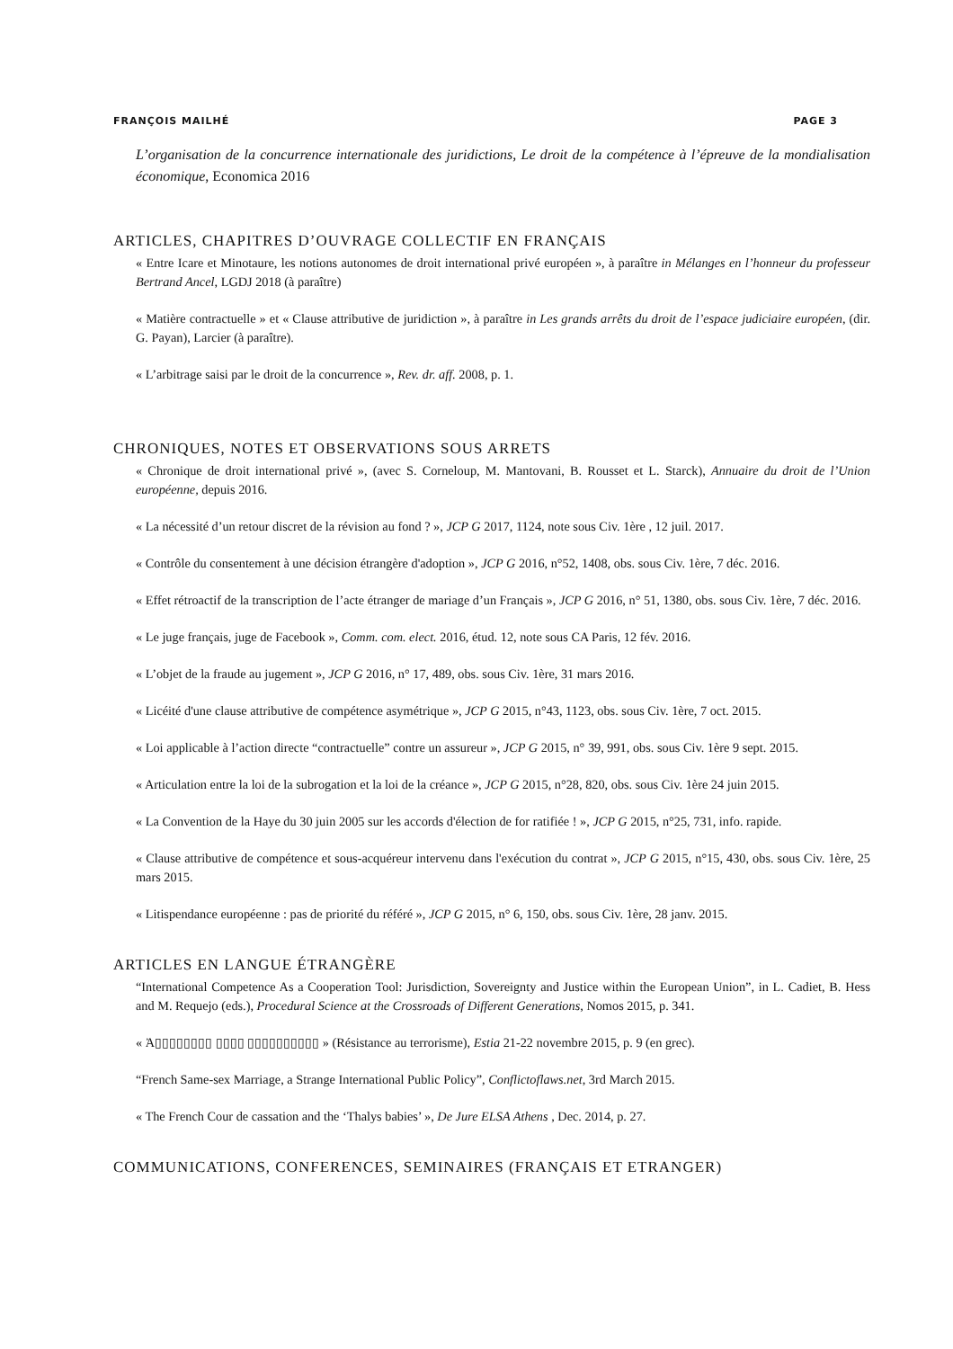FRANÇOIS MAILHÉ PAGE 3
L’organisation de la concurrence internationale des juridictions, Le droit de la compétence à l’épreuve de la mondialisation économique, Economica 2016
ARTICLES, CHAPITRES D’OUVRAGE COLLECTIF EN FRANÇAIS
« Entre Icare et Minotaure, les notions autonomes de droit international privé européen », à paraître in Mélanges en l’honneur du professeur Bertrand Ancel, LGDJ 2018 (à paraître)
« Matière contractuelle » et « Clause attributive de juridiction », à paraître in Les grands arrêts du droit de l’espace judiciaire européen, (dir. G. Payan), Larcier (à paraître).
« L’arbitrage saisi par le droit de la concurrence », Rev. dr. aff. 2008, p. 1.
CHRONIQUES, NOTES ET OBSERVATIONS SOUS ARRETS
« Chronique de droit international privé », (avec S. Corneloup, M. Mantovani, B. Rousset et L. Starck), Annuaire du droit de l’Union européenne, depuis 2016.
« La nécessité d’un retour discret de la révision au fond ? », JCP G 2017, 1124, note sous Civ. 1ère , 12 juil. 2017.
« Contrôle du consentement à une décision étrangère d'adoption », JCP G 2016, n°52, 1408, obs. sous Civ. 1ère, 7 déc. 2016.
« Effet rétroactif de la transcription de l’acte étranger de mariage d’un Français », JCP G 2016, n° 51, 1380, obs. sous Civ. 1ère, 7 déc. 2016.
« Le juge français, juge de Facebook », Comm. com. elect. 2016, étud. 12, note sous CA Paris, 12 fév. 2016.
« L’objet de la fraude au jugement », JCP G 2016, n° 17, 489, obs. sous Civ. 1ère, 31 mars 2016.
« Licéité d'une clause attributive de compétence asymétrique », JCP G 2015, n°43, 1123, obs. sous Civ. 1ère, 7 oct. 2015.
« Loi applicable à l’action directe “contractuelle” contre un assureur », JCP G 2015, n° 39, 991, obs. sous Civ. 1ère 9 sept. 2015.
« Articulation entre la loi de la subrogation et la loi de la créance », JCP G 2015, n°28, 820, obs. sous Civ. 1ère 24 juin 2015.
« La Convention de la Haye du 30 juin 2005 sur les accords d'élection de for ratifiée ! », JCP G 2015, n°25, 731, info. rapide.
« Clause attributive de compétence et sous-acquéreur intervenu dans l'exécution du contrat », JCP G 2015, n°15, 430, obs. sous Civ. 1ère, 25 mars 2015.
« Litispendance européenne : pas de priorité du référé », JCP G 2015, n° 6, 150, obs. sous Civ. 1ère, 28 janv. 2015.
ARTICLES EN LANGUE ÉTRANGÈRE
“International Competence As a Cooperation Tool: Jurisdiction, Sovereignty and Justice within the European Union”, in L. Cadiet, B. Hess and M. Requejo (eds.), Procedural Science at the Crossroads of Different Generations, Nomos 2015, p. 341.
« Ἀ▯▯▯▯▯▯▯▯ ▯▯▯▯ ▯▯▯▯▯▯▯▯▯▯ » (Résistance au terrorisme), Estia 21-22 novembre 2015, p. 9 (en grec).
“French Same-sex Marriage, a Strange International Public Policy”, Conflictoflaws.net, 3rd March 2015.
« The French Cour de cassation and the ‘Thalys babies’ », De Jure ELSA Athens , Dec. 2014, p. 27.
COMMUNICATIONS, CONFERENCES, SEMINAIRES (FRANÇAIS ET ETRANGER)